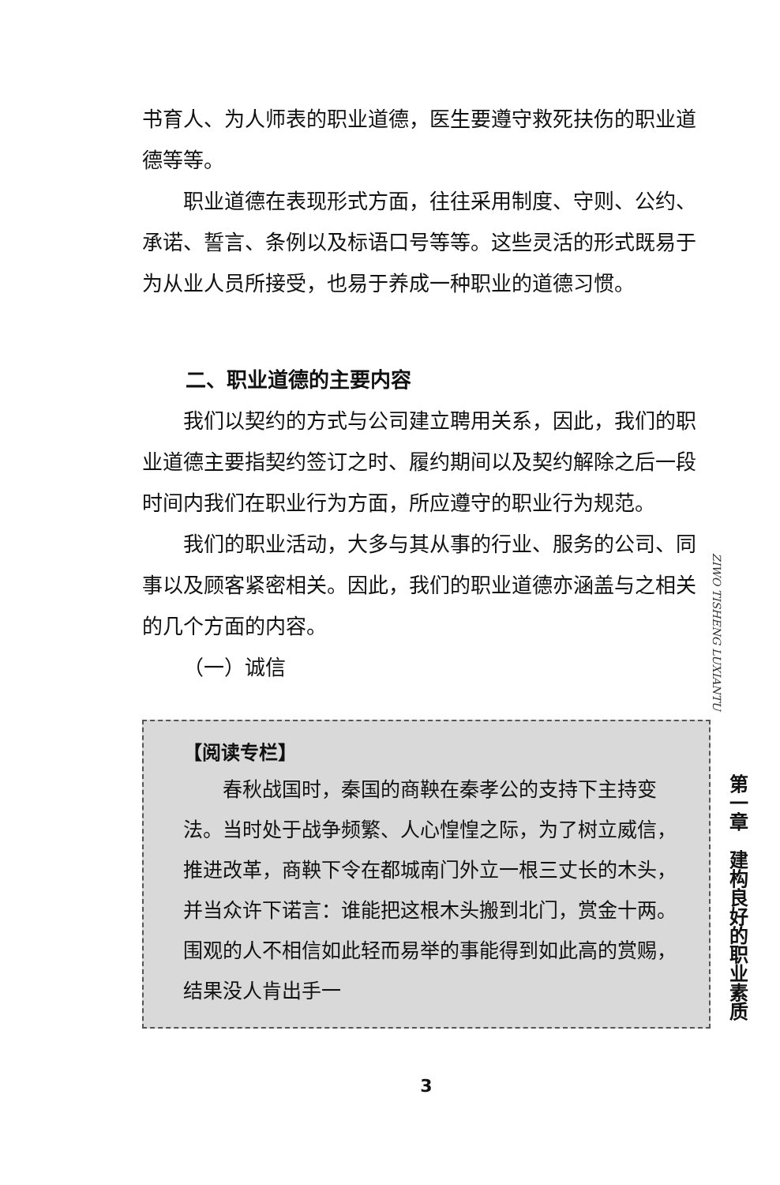书育人、为人师表的职业道德，医生要遵守救死扶伤的职业道德等等。
职业道德在表现形式方面，往往采用制度、守则、公约、承诺、誓言、条例以及标语口号等等。这些灵活的形式既易于为从业人员所接受，也易于养成一种职业的道德习惯。
二、职业道德的主要内容
我们以契约的方式与公司建立聘用关系，因此，我们的职业道德主要指契约签订之时、履约期间以及契约解除之后一段时间内我们在职业行为方面，所应遵守的职业行为规范。
我们的职业活动，大多与其从事的行业、服务的公司、同事以及顾客紧密相关。因此，我们的职业道德亦涵盖与之相关的几个方面的内容。
（一）诚信
【阅读专栏】
春秋战国时，秦国的商鞅在秦孝公的支持下主持变法。当时处于战争频繁、人心惶惶之际，为了树立威信，推进改革，商鞅下令在都城南门外立一根三丈长的木头，并当众许下诺言：谁能把这根木头搬到北门，赏金十两。围观的人不相信如此轻而易举的事能得到如此高的赏赐，结果没人肯出手一
3
ZIWO TISHENG LUXIANTU
第一章　建构良好的职业素质